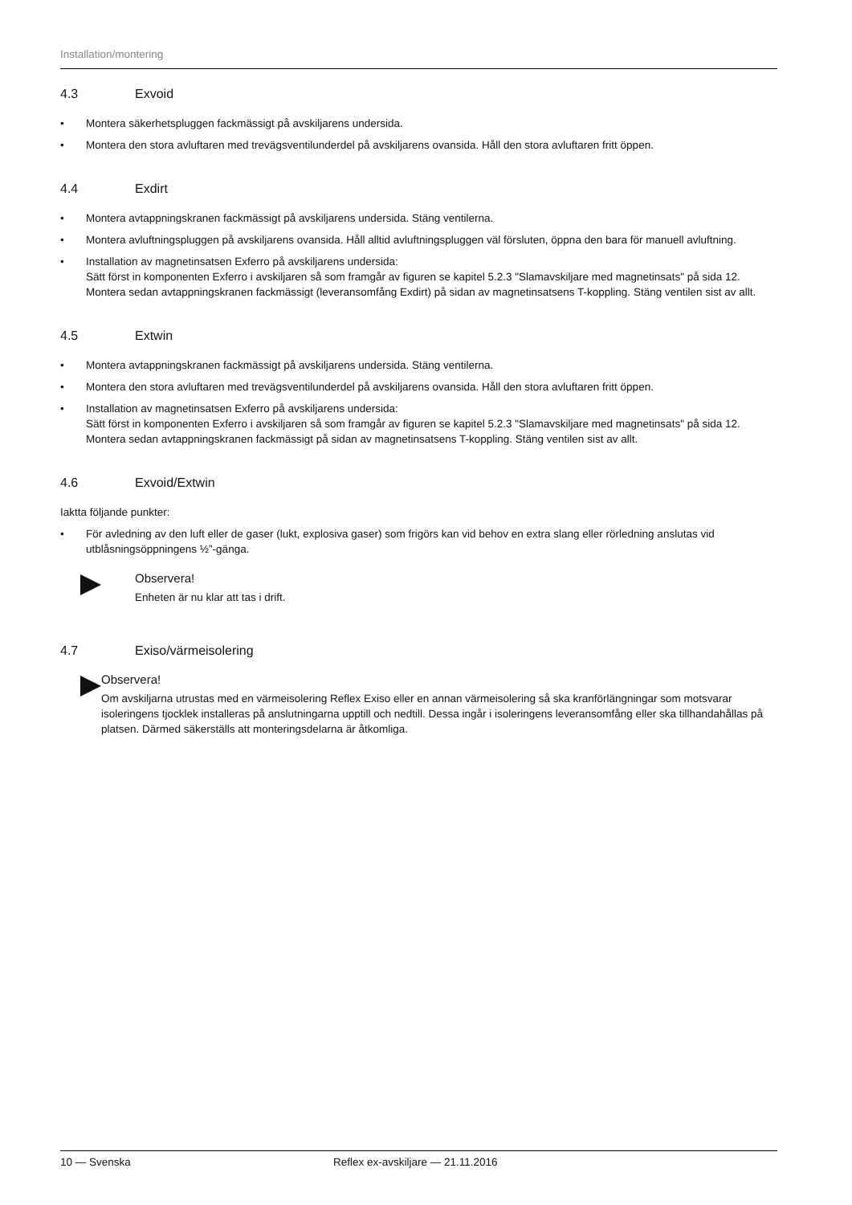Installation/montering
4.3 Exvoid
• Montera säkerhetspluggen fackmässigt på avskiljarens undersida.
• Montera den stora avluftaren med trevägsventilunderdel på avskiljarens ovansida. Håll den stora avluftaren fritt öppen.
4.4 Exdirt
• Montera avtappningskranen fackmässigt på avskiljarens undersida. Stäng ventilerna.
• Montera avluftningspluggen på avskiljarens ovansida. Håll alltid avluftningspluggen väl försluten, öppna den bara för manuell avluftning.
• Installation av magnetinsatsen Exferro på avskiljarens undersida:
Sätt först in komponenten Exferro i avskiljaren så som framgår av figuren se kapitel 5.2.3 "Slamavskiljare med magnetinsats" på sida 12. Montera sedan avtappningskranen fackmässigt (leveransomfång Exdirt) på sidan av magnetinsatsens T-koppling. Stäng ventilen sist av allt.
4.5 Extwin
• Montera avtappningskranen fackmässigt på avskiljarens undersida. Stäng ventilerna.
• Montera den stora avluftaren med trevägsventilunderdel på avskiljarens ovansida. Håll den stora avluftaren fritt öppen.
• Installation av magnetinsatsen Exferro på avskiljarens undersida:
Sätt först in komponenten Exferro i avskiljaren så som framgår av figuren se kapitel 5.2.3 "Slamavskiljare med magnetinsats" på sida 12. Montera sedan avtappningskranen fackmässigt på sidan av magnetinsatsens T-koppling. Stäng ventilen sist av allt.
4.6 Exvoid/Extwin
Iaktta följande punkter:
• För avledning av den luft eller de gaser (lukt, explosiva gaser) som frigörs kan vid behov en extra slang eller rörledning anslutas vid utblåsningsöppningens ½”-gänga.
Observera!
Enheten är nu klar att tas i drift.
4.7 Exiso/värmeisolering
Observera!
Om avskiljarna utrustas med en värmeisolering Reflex Exiso eller en annan värmeisolering så ska kranförlängningar som motsvarar isoleringens tjocklek installeras på anslutningarna upptill och nedtill. Dessa ingår i isoleringens leveransomfång eller ska tillhandahållas på platsen. Därmed säkerställs att monteringsdelarna är åtkomliga.
10 — Svenska Reflex ex-avskiljare — 21.11.2016